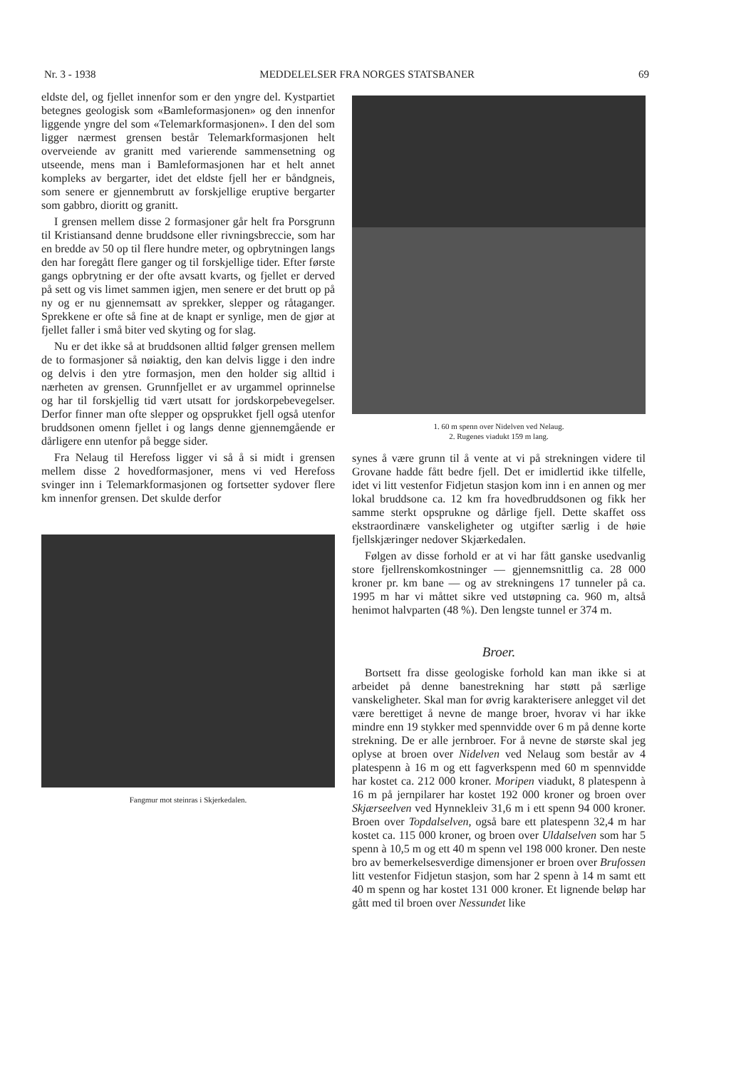Nr. 3 - 1938 MEDDELELSER FRA NORGES STATSBANER 69
eldste del, og fjellet innenfor som er den yngre del. Kystpartiet betegnes geologisk som «Bamleformasjonen» og den innenfor liggende yngre del som «Telemarkformasjonen». I den del som ligger nærmest grensen består Telemarkformasjonen helt overveiende av granitt med varierende sammensetning og utseende, mens man i Bamleformasjonen har et helt annet kompleks av bergarter, idet det eldste fjell her er båndgneis, som senere er gjennembrutt av forskjellige eruptive bergarter som gabbro, dioritt og granitt.
I grensen mellem disse 2 formasjoner går helt fra Porsgrunn til Kristiansand denne bruddsone eller rivningsbreccie, som har en bredde av 50 op til flere hundre meter, og opbrytningen langs den har foregått flere ganger og til forskjellige tider. Efter første gangs opbrytning er der ofte avsatt kvarts, og fjellet er derved på sett og vis limet sammen igjen, men senere er det brutt op på ny og er nu gjennemsatt av sprekker, slepper og råtaganger. Sprekkene er ofte så fine at de knapt er synlige, men de gjør at fjellet faller i små biter ved skyting og for slag.
Nu er det ikke så at bruddsonen alltid følger grensen mellem de to formasjoner så nøiaktig, den kan delvis ligge i den indre og delvis i den ytre formasjon, men den holder sig alltid i nærheten av grensen. Grunnfjellet er av urgammel oprinnelse og har til forskjellig tid vært utsatt for jordskorpebevegelser. Derfor finner man ofte slepper og opsprukket fjell også utenfor bruddsonen omenn fjellet i og langs denne gjennemgående er dårligere enn utenfor på begge sider.
Fra Nelaug til Herefoss ligger vi så å si midt i grensen mellem disse 2 hovedformasjoner, mens vi ved Herefoss svinger inn i Telemarkformasjonen og fortsetter sydover flere km innenfor grensen. Det skulde derfor
Fangmur mot steinras i Skjerkedalen.
1. 60 m spenn over Nidelven ved Nelaug.
2. Rugenes viadukt 159 m lang.
synes å være grunn til å vente at vi på strekningen videre til Grovane hadde fått bedre fjell. Det er imidlertid ikke tilfelle, idet vi litt vestenfor Fidjetun stasjon kom inn i en annen og mer lokal bruddsone ca. 12 km fra hovedbruddsonen og fikk her samme sterkt opsprukne og dårlige fjell. Dette skaffet oss ekstraordinære vanskeligheter og utgifter særlig i de høie fjellskjæringer nedover Skjærkedalen.
Følgen av disse forhold er at vi har fått ganske usedvanlig store fjellrenskomkostninger — gjennemsnittlig ca. 28 000 kroner pr. km bane — og av strekningens 17 tunneler på ca. 1995 m har vi måttet sikre ved utstøpning ca. 960 m, altså henimot halvparten (48 %). Den lengste tunnel er 374 m.
Broer.
Bortsett fra disse geologiske forhold kan man ikke si at arbeidet på denne banestrekning har støtt på særlige vanskeligheter. Skal man for øvrig karakterisere anlegget vil det være berettiget å nevne de mange broer, hvorav vi har ikke mindre enn 19 stykker med spennvidde over 6 m på denne korte strekning. De er alle jernbroer. For å nevne de største skal jeg oplyse at broen over Nidelven ved Nelaug som består av 4 platespenn à 16 m og ett fagverkspenn med 60 m spennvidde har kostet ca. 212 000 kroner. Moripen viadukt, 8 platespenn à 16 m på jernpilarer har kostet 192 000 kroner og broen over Skjærseelven ved Hynnekleiv 31,6 m i ett spenn 94 000 kroner. Broen over Topdalselven, også bare ett platespenn 32,4 m har kostet ca. 115 000 kroner, og broen over Uldalselven som har 5 spenn à 10,5 m og ett 40 m spenn vel 198 000 kroner. Den neste bro av bemerkelsesverdige dimensjoner er broen over Brufossen litt vestenfor Fidjetun stasjon, som har 2 spenn à 14 m samt ett 40 m spenn og har kostet 131 000 kroner. Et lignende beløp har gått med til broen over Nessundet like